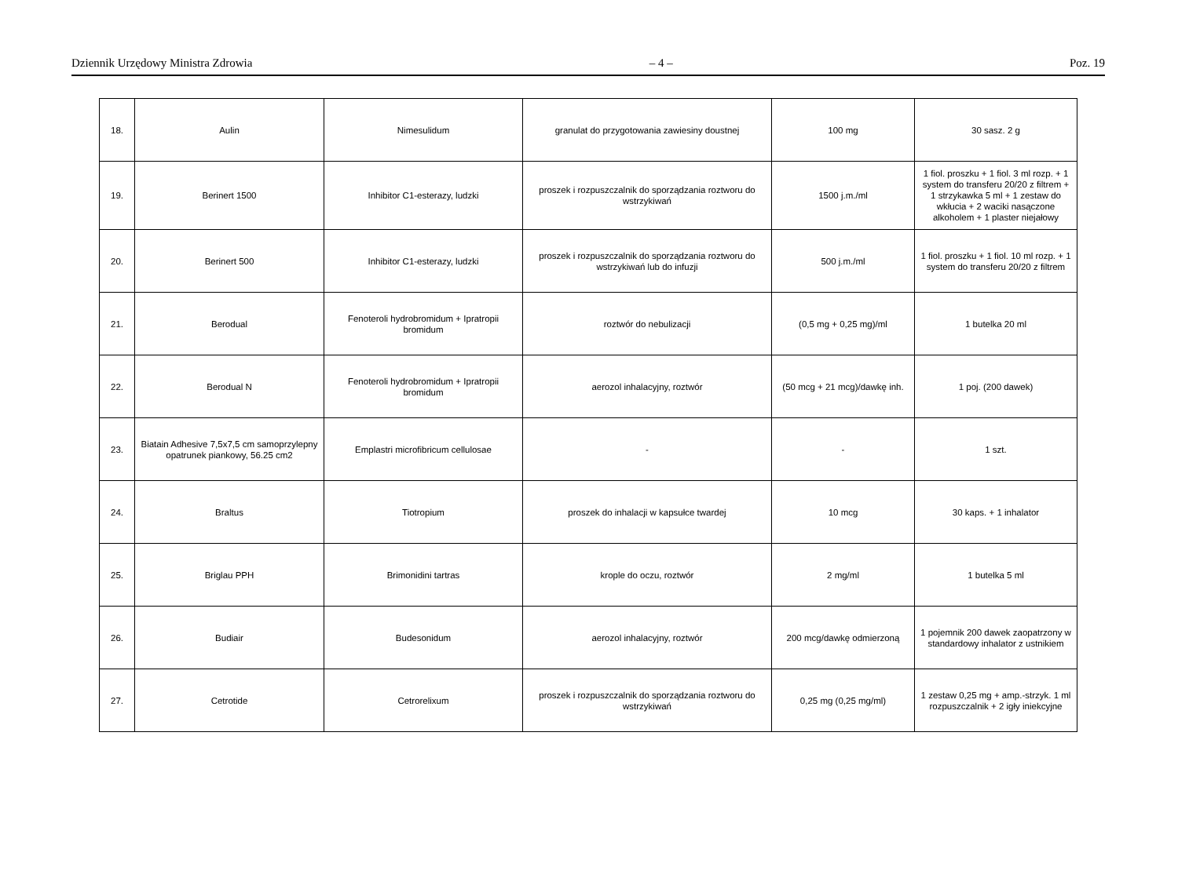Dziennik Urzędowy Ministra Zdrowia – 4 – Poz. 19
| 18. | Aulin | Nimesulidum | granulat do przygotowania zawiesiny doustnej | 100 mg | 30 sasz. 2 g |
| 19. | Berinert 1500 | Inhibitor C1-esterazy, ludzki | proszek i rozpuszczalnik do sporządzania roztworu do wstrzykiwań | 1500 j.m./ml | 1 fiol. proszku + 1 fiol. 3 ml rozp. + 1 system do transferu 20/20 z filtrem + 1 strzykawka 5 ml + 1 zestaw do wkłucia + 2 waciki nasączone alkoholem + 1 plaster niejałowy |
| 20. | Berinert 500 | Inhibitor C1-esterazy, ludzki | proszek i rozpuszczalnik do sporządzania roztworu do wstrzykiwań lub do infuzji | 500 j.m./ml | 1 fiol. proszku + 1 fiol. 10 ml rozp. + 1 system do transferu 20/20 z filtrem |
| 21. | Berodual | Fenoteroli hydrobromidum + Ipratropii bromidum | roztwór do nebulizacji | (0,5 mg + 0,25 mg)/ml | 1 butelka 20 ml |
| 22. | Berodual N | Fenoteroli hydrobromidum + Ipratropii bromidum | aerozol inhalacyjny, roztwór | (50 mcg + 21 mcg)/dawkę inh. | 1 poj. (200 dawek) |
| 23. | Biatain Adhesive 7,5x7,5 cm samoprzylepny opatrunek piankowy, 56.25 cm2 | Emplastri microfibricum cellulosae | - | - | 1 szt. |
| 24. | Braltus | Tiotropium | proszek do inhalacji w kapsułce twardej | 10 mcg | 30 kaps. + 1 inhalator |
| 25. | Briglau PPH | Brimonidini tartras | krople do oczu, roztwór | 2 mg/ml | 1 butelka 5 ml |
| 26. | Budiair | Budesonidum | aerozol inhalacyjny, roztwór | 200 mcg/dawkę odmierzoną | 1 pojemnik 200 dawek zaopatrzony w standardowy inhalator z ustnikiem |
| 27. | Cetrotide | Cetrorelixum | proszek i rozpuszczalnik do sporządzania roztworu do wstrzykiwań | 0,25 mg (0,25 mg/ml) | 1 zestaw 0,25 mg + amp.-strzyk. 1 ml rozpuszczalnik + 2 igły iniekcyjne |